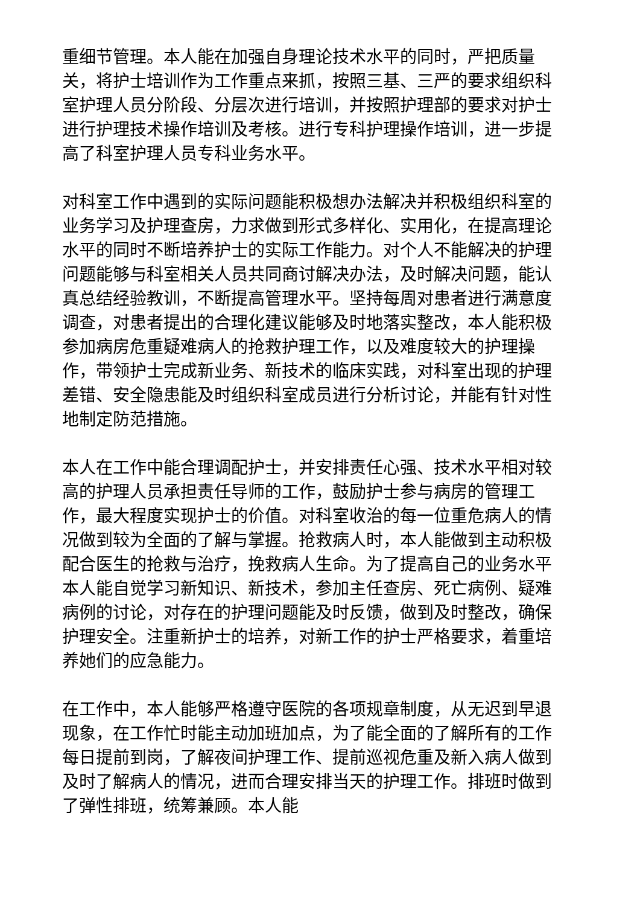重细节管理。本人能在加强自身理论技术水平的同时，严把质量关，将护士培训作为工作重点来抓，按照三基、三严的要求组织科室护理人员分阶段、分层次进行培训，并按照护理部的要求对护士进行护理技术操作培训及考核。进行专科护理操作培训，进一步提高了科室护理人员专科业务水平。
对科室工作中遇到的实际问题能积极想办法解决并积极组织科室的业务学习及护理查房，力求做到形式多样化、实用化，在提高理论水平的同时不断培养护士的实际工作能力。对个人不能解决的护理问题能够与科室相关人员共同商讨解决办法，及时解决问题，能认真总结经验教训，不断提高管理水平。坚持每周对患者进行满意度调查，对患者提出的合理化建议能够及时地落实整改，本人能积极参加病房危重疑难病人的抢救护理工作，以及难度较大的护理操作，带领护士完成新业务、新技术的临床实践，对科室出现的护理差错、安全隐患能及时组织科室成员进行分析讨论，并能有针对性地制定防范措施。
本人在工作中能合理调配护士，并安排责任心强、技术水平相对较高的护理人员承担责任导师的工作，鼓励护士参与病房的管理工作，最大程度实现护士的价值。对科室收治的每一位重危病人的情况做到较为全面的了解与掌握。抢救病人时，本人能做到主动积极配合医生的抢救与治疗，挽救病人生命。为了提高自己的业务水平本人能自觉学习新知识、新技术，参加主任查房、死亡病例、疑难病例的讨论，对存在的护理问题能及时反馈，做到及时整改，确保护理安全。注重新护士的培养，对新工作的护士严格要求，着重培养她们的应急能力。
在工作中，本人能够严格遵守医院的各项规章制度，从无迟到早退现象，在工作忙时能主动加班加点，为了能全面的了解所有的工作每日提前到岗，了解夜间护理工作、提前巡视危重及新入病人做到及时了解病人的情况，进而合理安排当天的护理工作。排班时做到了弹性排班，统筹兼顾。本人能